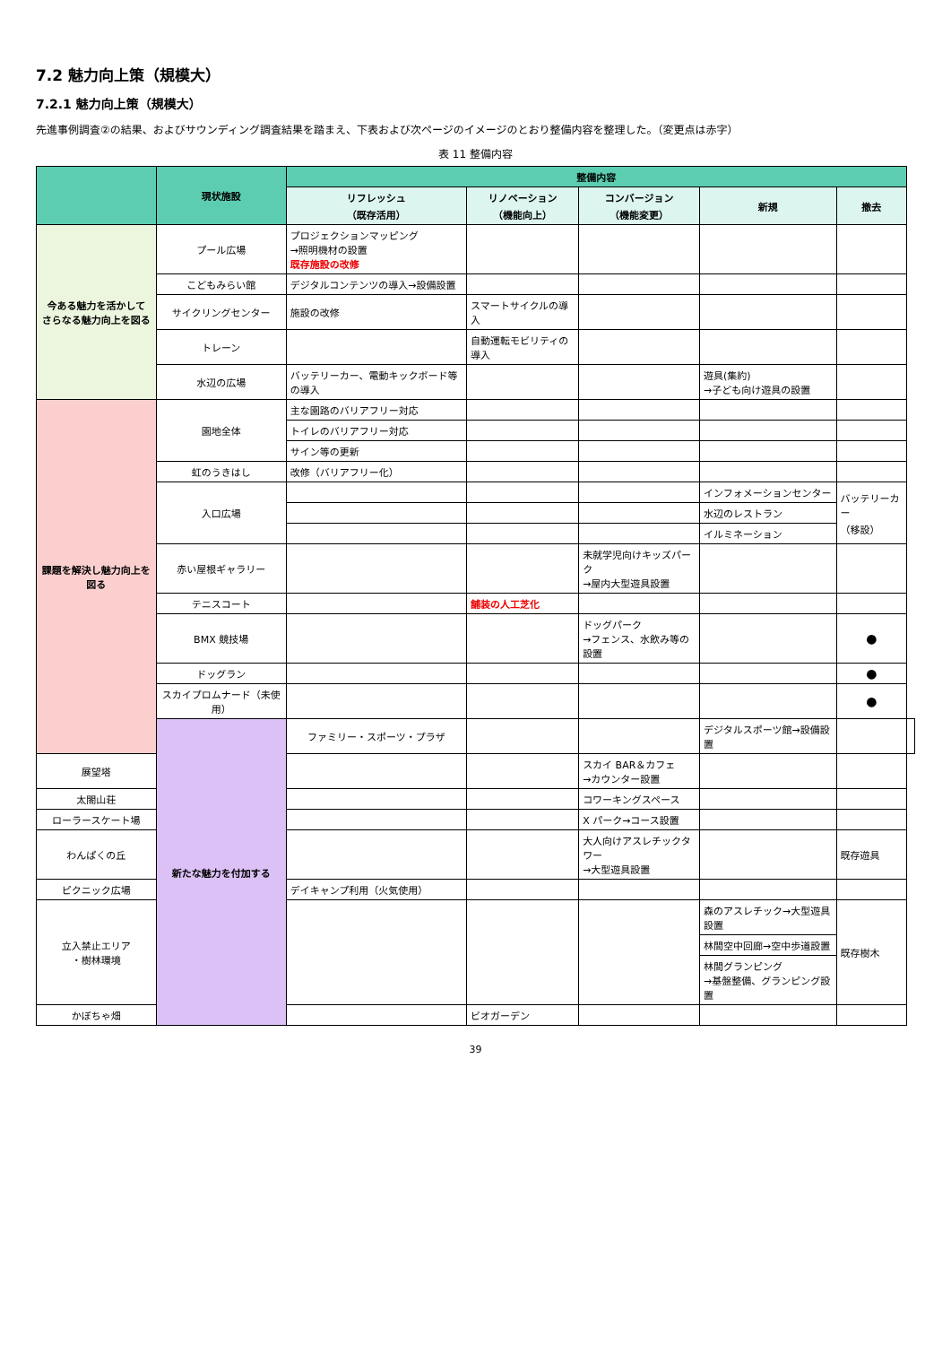7.2 魅力向上策（規模大）
7.2.1 魅力向上策（規模大）
先進事例調査②の結果、およびサウンディング調査結果を踏まえ、下表および次ページのイメージのとおり整備内容を整理した。（変更点は赤字）
表 11 整備内容
| | 現状施設 | 整備内容 | | | | | |
| --- | --- | --- | --- | --- | --- | --- | --- |
| | | リフレッシュ （既存活用） | リノベーション （機能向上） | コンバージョン （機能変更） | 新規 | 撤去 | |
| 今ある魅力を活かして さらなる魅力向上を図る | プール広場 | プロジェクションマッピング →照明機材の設置 既存施設の改修 | | | | | |
| | こどもみらい館 | デジタルコンテンツの導入→設備設置 | | | | | |
| | サイクリングセンター | 施設の改修 | スマートサイクルの導入 | | | | |
| | トレーン | | 自動運転モビリティの導入 | | | | |
| | 水辺の広場 | バッテリーカー、電動キックボード等の導入 | | | 遊具(集約) →子ども向け遊具の設置 | | |
| 課題を解決し魅力向上を図る | 園地全体 | 主な園路のバリアフリー対応 | | | | | |
| | | トイレのバリアフリー対応 | | | | | |
| | | サイン等の更新 | | | | | |
| | 虹のうきはし | 改修（バリアフリー化） | | | | | |
| | 入口広場 | | | | インフォメーションセンター | バッテリーカー （移設） | |
| | | | | | 水辺のレストラン | | |
| | | | | | イルミネーション | | |
| | 赤い屋根ギャラリー | | | 未就学児向けキッズパーク →屋内大型遊具設置 | | | |
| | テニスコート | | 舗装の人工芝化 | | | | |
| | BMX 競技場 | | | ドッグパーク →フェンス、水飲み等の設置 | | ● | |
| | ドッグラン | | | | | ● | |
| | スカイプロムナード（未使用） | | | | | ● | |
| | 新たな魅力を付加する | ファミリー・スポーツ・プラザ | | | デジタルスポーツ館→設備設置 | | |
| 展望塔 | | | | スカイ BAR＆カフェ →カウンター設置 | | | |
| 太閤山荘 | | | | コワーキングスペース | | | |
| ローラースケート場 | | | | X パーク→コース設置 | | | |
| わんぱくの丘 | | | | 大人向けアスレチックタワー →大型遊具設置 | | 既存遊具 | |
| ピクニック広場 | | デイキャンプ利用（火気使用） | | | | | |
| 立入禁止エリア ・樹林環境 | | | | | 森のアスレチック→大型遊具設置 | 既存樹木 | |
| | | | | | 林間空中回廊→空中歩道設置 | | |
| | | | | | 林間グランピング →基盤整備、グランピング設置 | | |
| かぼちゃ畑 | | | ビオガーデン | | | | |
39